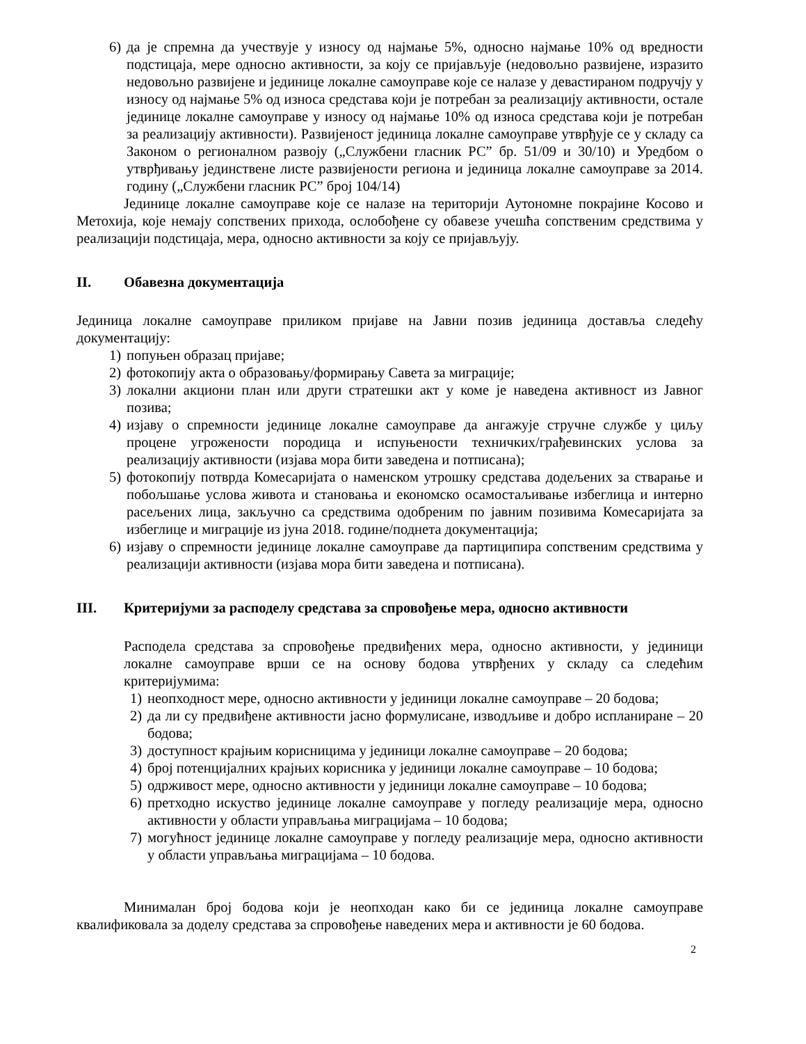6) да је спремна да учествује у износу од најмање 5%, односно најмање 10% од вредности подстицаја, мере односно активности, за коју се пријављује (недовољно развијене, изразито недовољно развијене и јединице локалне самоуправе које се налазе у девастираном подручју у износу од најмање 5% од износа средстава који је потребан за реализацију активности, остале јединице локалне самоуправе у износу од најмање 10% од износа средстава који је потребан за реализацију активности). Развијеност јединица локалне самоуправе утврђује се у складу са Законом о регионалном развоју („Службени гласник РС” бр. 51/09 и 30/10) и Уредбом о утврђивању јединствене листе развијености региона и јединица локалне самоуправе за 2014. годину („Службени гласник РС” број 104/14)
Јединице локалне самоуправе које се налазе на територији Аутономне покрајине Косово и Метохија, које немају сопствених прихода, ослобођене су обавезе учешћа сопственим средствима у реализацији подстицаја, мера, односно активности за коју се пријављују.
II. Обавезна документација
Јединица локалне самоуправе приликом пријаве на Јавни позив јединица достављa следећу документацију:
1) попуњен образац пријаве;
2) фотокопију акта о образовању/формирању Савета за миграције;
3) локални акциони план или други стратешки акт у коме је наведена активност из Јавног позива;
4) изјаву о спремности јединице локалне самоуправе да ангажује стручне службе у циљу процене угрожености породица и испуњености техничких/грађевинских услова за реализацију активности (изјава мора бити заведена и потписана);
5) фотокопију потврда Комесаријата о наменском утрошку средстава додељених за стварање и побољшање услова живота и становања и економско осамостаљивање избеглица и интерно расељених лица, закључно са средствима одобреним по јавним позивима Комесаријата за избеглице и миграције из јуна 2018. године/поднета документација;
6) изјаву о спремности јединице локалне самоуправе да партиципира сопственим средствима у реализацији активности (изјава мора бити заведена и потписана).
III. Критеријуми за расподелу средстава за спровођење мера, односно активности
Расподела средстава за спровођење предвиђених мера, односно активности, у јединици локалне самоуправе врши се на основу бодова утврђених у складу са следећим критеријумима:
1) неопходност мере, односно активности у јединици локалне самоуправе – 20 бодова;
2) да ли су предвиђене активности јасно формулисане, изводљиве и добро испланиране – 20 бодова;
3) доступност крајњим корисницима у јединици локалне самоуправе – 20 бодова;
4) број потенцијалних крајњих корисника у јединици локалне самоуправе – 10 бодова;
5) одрживост мере, односно активности у јединици локалне самоуправе – 10 бодова;
6) претходно искуство јединице локалне самоуправе у погледу реализације мера, односно активности у области управљања миграцијама – 10 бодова;
7) могућност јединице локалне самоуправе у погледу реализације мера, односно активности у области управљања миграцијама – 10 бодова.
Минималан број бодова који је неопходан како би се јединица локалне самоуправе квалификовала за доделу средстава за спровођење наведених мера и активности је 60 бодова.
2